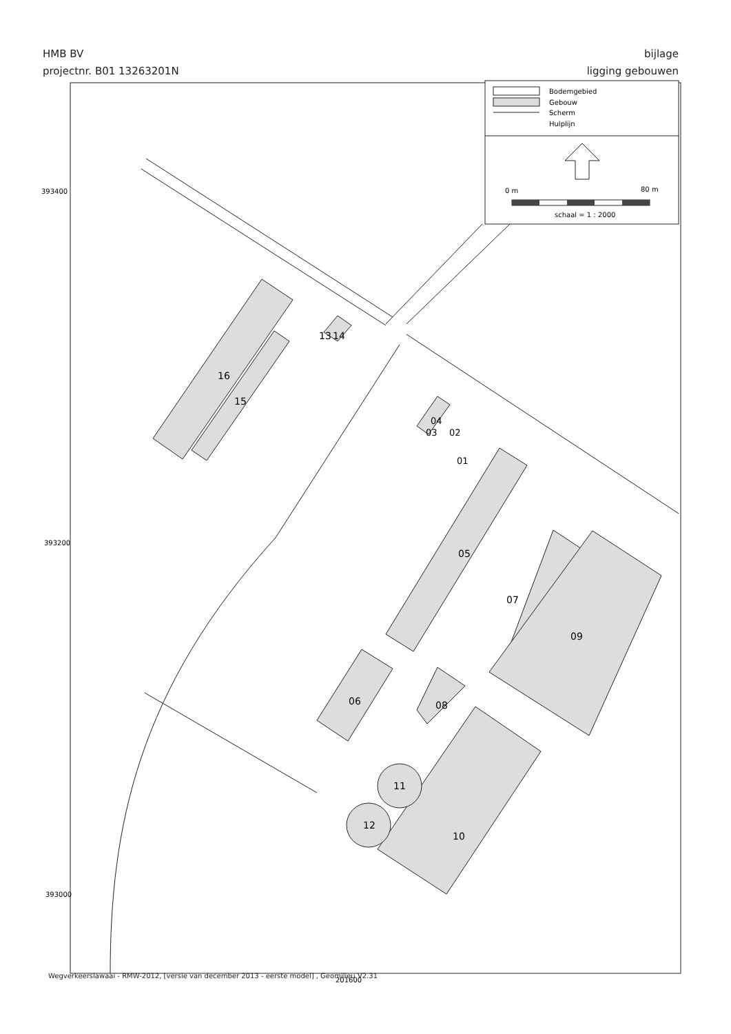HMB BV
projectnr. B01 13263201N
bijlage
ligging gebouwen
Bodemgebied
Gebouw
Scherm
Hulplijn
0 m
80 m
schaal = 1 : 2000
393400
393200
393000
16
15
13
14
04
03
02
01
05
07
09
06
08
11
12
10
201600
Wegverkeerslawaai - RMW-2012, [versie van december 2013 - eerste model] , Geomilieu V2.31